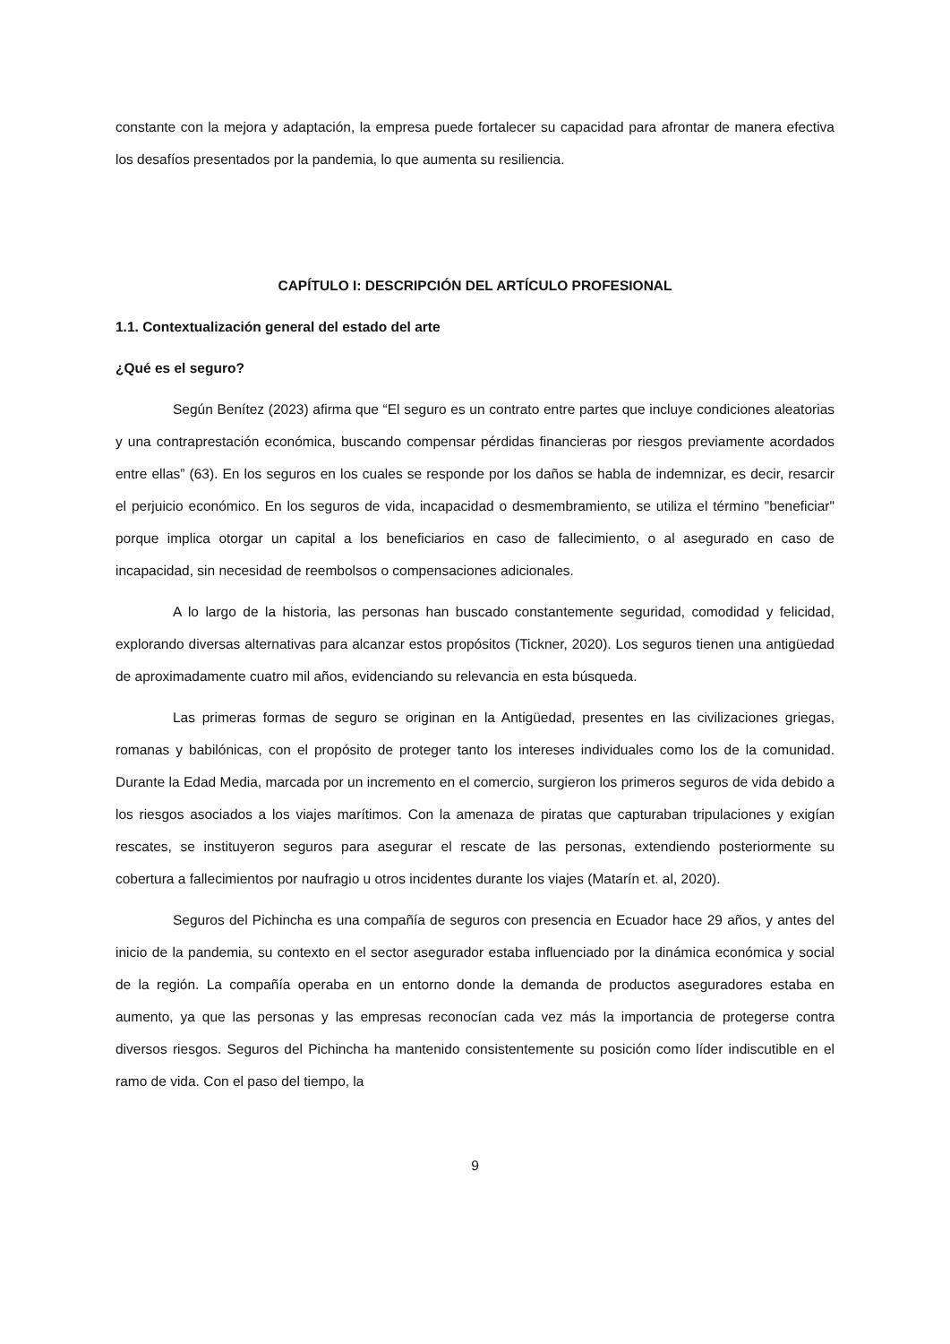constante con la mejora y adaptación, la empresa puede fortalecer su capacidad para afrontar de manera efectiva los desafíos presentados por la pandemia, lo que aumenta su resiliencia.
CAPÍTULO I: DESCRIPCIÓN DEL ARTÍCULO PROFESIONAL
1.1. Contextualización general del estado del arte
¿Qué es el seguro?
Según Benítez (2023) afirma que “El seguro es un contrato entre partes que incluye condiciones aleatorias y una contraprestación económica, buscando compensar pérdidas financieras por riesgos previamente acordados entre ellas” (63). En los seguros en los cuales se responde por los daños se habla de indemnizar, es decir, resarcir el perjuicio económico. En los seguros de vida, incapacidad o desmembramiento, se utiliza el término "beneficiar" porque implica otorgar un capital a los beneficiarios en caso de fallecimiento, o al asegurado en caso de incapacidad, sin necesidad de reembolsos o compensaciones adicionales.
A lo largo de la historia, las personas han buscado constantemente seguridad, comodidad y felicidad, explorando diversas alternativas para alcanzar estos propósitos (Tickner, 2020). Los seguros tienen una antigüedad de aproximadamente cuatro mil años, evidenciando su relevancia en esta búsqueda.
Las primeras formas de seguro se originan en la Antigüedad, presentes en las civilizaciones griegas, romanas y babilónicas, con el propósito de proteger tanto los intereses individuales como los de la comunidad. Durante la Edad Media, marcada por un incremento en el comercio, surgieron los primeros seguros de vida debido a los riesgos asociados a los viajes marítimos. Con la amenaza de piratas que capturaban tripulaciones y exigían rescates, se instituyeron seguros para asegurar el rescate de las personas, extendiendo posteriormente su cobertura a fallecimientos por naufragio u otros incidentes durante los viajes (Matarín et. al, 2020).
Seguros del Pichincha es una compañía de seguros con presencia en Ecuador hace 29 años, y antes del inicio de la pandemia, su contexto en el sector asegurador estaba influenciado por la dinámica económica y social de la región. La compañía operaba en un entorno donde la demanda de productos aseguradores estaba en aumento, ya que las personas y las empresas reconocían cada vez más la importancia de protegerse contra diversos riesgos. Seguros del Pichincha ha mantenido consistentemente su posición como líder indiscutible en el ramo de vida. Con el paso del tiempo, la
9